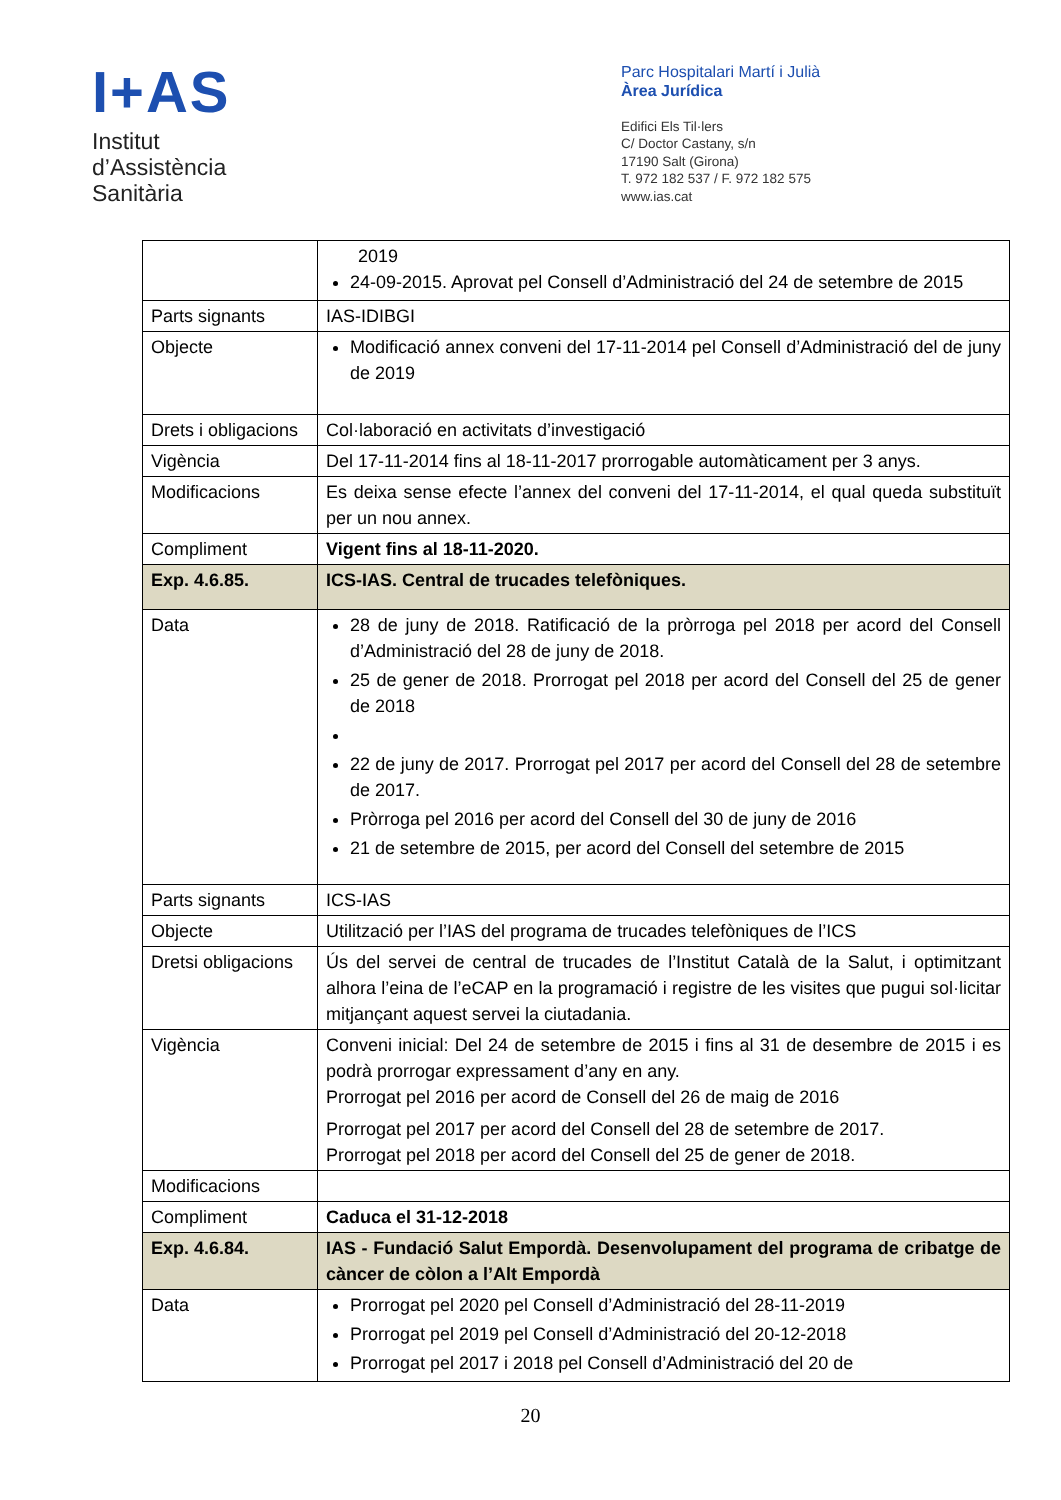I+AS
Institut
d’Assistència
Sanitària
Parc Hospitalari Martí i Julià
Àrea Jurídica
Edifici Els Til·lers
C/ Doctor Castany, s/n
17190 Salt (Girona)
T. 972 182 537 / F. 972 182 575
www.ias.cat
| | 2019 24-09-2015. Aprovat pel Consell d’Administració del 24 de setembre de 2015 |
| Parts signants | IAS-IDIBGI |
| Objecte | Modificació annex conveni del 17-11-2014 pel Consell d’Administració del de juny de 2019 |
| Drets i obligacions | Col·laboració en activitats d’investigació |
| Vigència | Del 17-11-2014 fins al 18-11-2017 prorrogable automàticament per 3 anys. |
| Modificacions | Es deixa sense efecte l’annex del conveni del 17-11-2014, el qual queda substituït per un nou annex. |
| Compliment | Vigent fins al 18-11-2020. |
| Exp. 4.6.85. | ICS-IAS. Central de trucades telefòniques. |
| Data | 28 de juny de 2018. Ratificació de la pròrroga pel 2018 per acord del Consell d’Administració del 28 de juny de 2018. 25 de gener de 2018. Prorrogat pel 2018 per acord del Consell del 25 de gener de 2018 22 de juny de 2017. Prorrogat pel 2017 per acord del Consell del 28 de setembre de 2017. Pròrroga pel 2016 per acord del Consell del 30 de juny de 2016 21 de setembre de 2015, per acord del Consell del setembre de 2015 |
| Parts signants | ICS-IAS |
| Objecte | Utilització per l’IAS del programa de trucades telefòniques de l’ICS |
| Dretsi obligacions | Ús del servei de central de trucades de l’Institut Català de la Salut, i optimitzant alhora l’eina de l’eCAP en la programació i registre de les visites que pugui sol·licitar mitjançant aquest servei la ciutadania. |
| Vigència | Conveni inicial: Del 24 de setembre de 2015 i fins al 31 de desembre de 2015 i es podrà prorrogar expressament d’any en any. Prorrogat pel 2016 per acord de Consell del 26 de maig de 2016 Prorrogat pel 2017 per acord del Consell del 28 de setembre de 2017. Prorrogat pel 2018 per acord del Consell del 25 de gener de 2018. |
| Modificacions | |
| Compliment | Caduca el 31-12-2018 |
| Exp. 4.6.84. | IAS - Fundació Salut Empordà. Desenvolupament del programa de cribatge de càncer de còlon a l’Alt Empordà |
| Data | Prorrogat pel 2020 pel Consell d’Administració del 28-11-2019 Prorrogat pel 2019 pel Consell d’Administració del 20-12-2018 Prorrogat pel 2017 i 2018 pel Consell d’Administració del 20 de |
20